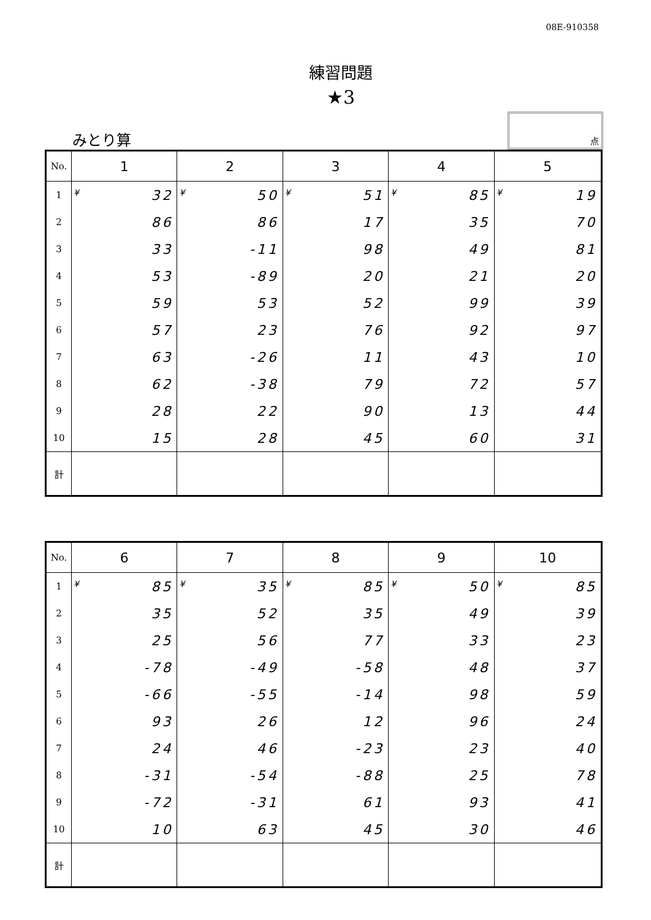08E-910358
練習問題
★3
みとり算
点
| No. | 1 | 2 | 3 | 4 | 5 |
| --- | --- | --- | --- | --- | --- |
| 1 | ¥ 32 | ¥ 50 | ¥ 51 | ¥ 85 | ¥ 19 |
| 2 | 86 | 86 | 17 | 35 | 70 |
| 3 | 33 | -11 | 98 | 49 | 81 |
| 4 | 53 | -89 | 20 | 21 | 20 |
| 5 | 59 | 53 | 52 | 99 | 39 |
| 6 | 57 | 23 | 76 | 92 | 97 |
| 7 | 63 | -26 | 11 | 43 | 10 |
| 8 | 62 | -38 | 79 | 72 | 57 |
| 9 | 28 | 22 | 90 | 13 | 44 |
| 10 | 15 | 28 | 45 | 60 | 31 |
| 計 | | | | | |
| No. | 6 | 7 | 8 | 9 | 10 |
| --- | --- | --- | --- | --- | --- |
| 1 | ¥ 85 | ¥ 35 | ¥ 85 | ¥ 50 | ¥ 85 |
| 2 | 35 | 52 | 35 | 49 | 39 |
| 3 | 25 | 56 | 77 | 33 | 23 |
| 4 | -78 | -49 | -58 | 48 | 37 |
| 5 | -66 | -55 | -14 | 98 | 59 |
| 6 | 93 | 26 | 12 | 96 | 24 |
| 7 | 24 | 46 | -23 | 23 | 40 |
| 8 | -31 | -54 | -88 | 25 | 78 |
| 9 | -72 | -31 | 61 | 93 | 41 |
| 10 | 10 | 63 | 45 | 30 | 46 |
| 計 | | | | | |